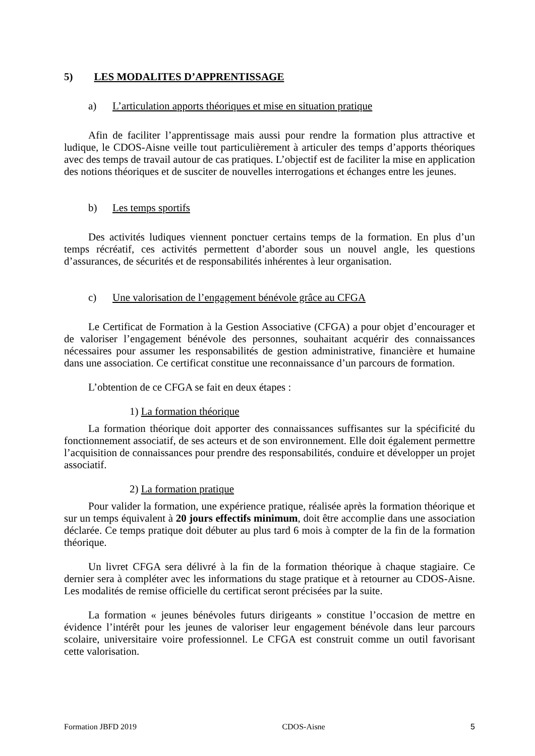5) LES MODALITES D’APPRENTISSAGE
a) L’articulation apports théoriques et mise en situation pratique
Afin de faciliter l’apprentissage mais aussi pour rendre la formation plus attractive et ludique, le CDOS-Aisne veille tout particulièrement à articuler des temps d’apports théoriques avec des temps de travail autour de cas pratiques. L’objectif est de faciliter la mise en application des notions théoriques et de susciter de nouvelles interrogations et échanges entre les jeunes.
b) Les temps sportifs
Des activités ludiques viennent ponctuer certains temps de la formation. En plus d’un temps récréatif, ces activités permettent d’aborder sous un nouvel angle, les questions d’assurances, de sécurités et de responsabilités inhérentes à leur organisation.
c) Une valorisation de l’engagement bénévole grâce au CFGA
Le Certificat de Formation à la Gestion Associative (CFGA) a pour objet d’encourager et de valoriser l’engagement bénévole des personnes, souhaitant acquérir des connaissances nécessaires pour assumer les responsabilités de gestion administrative, financière et humaine dans une association. Ce certificat constitue une reconnaissance d’un parcours de formation.
L’obtention de ce CFGA se fait en deux étapes :
1) La formation théorique
La formation théorique doit apporter des connaissances suffisantes sur la spécificité du fonctionnement associatif, de ses acteurs et de son environnement. Elle doit également permettre l’acquisition de connaissances pour prendre des responsabilités, conduire et développer un projet associatif.
2) La formation pratique
Pour valider la formation, une expérience pratique, réalisée après la formation théorique et sur un temps équivalent à 20 jours effectifs minimum, doit être accomplie dans une association déclarée. Ce temps pratique doit débuter au plus tard 6 mois à compter de la fin de la formation théorique.
Un livret CFGA sera délivré à la fin de la formation théorique à chaque stagiaire. Ce dernier sera à compléter avec les informations du stage pratique et à retourner au CDOS-Aisne. Les modalités de remise officielle du certificat seront précisées par la suite.
La formation « jeunes bénévoles futurs dirigeants » constitue l’occasion de mettre en évidence l’intérêt pour les jeunes de valoriser leur engagement bénévole dans leur parcours scolaire, universitaire voire professionnel. Le CFGA est construit comme un outil favorisant cette valorisation.
Formation JBFD 2019 CDOS-Aisne 5